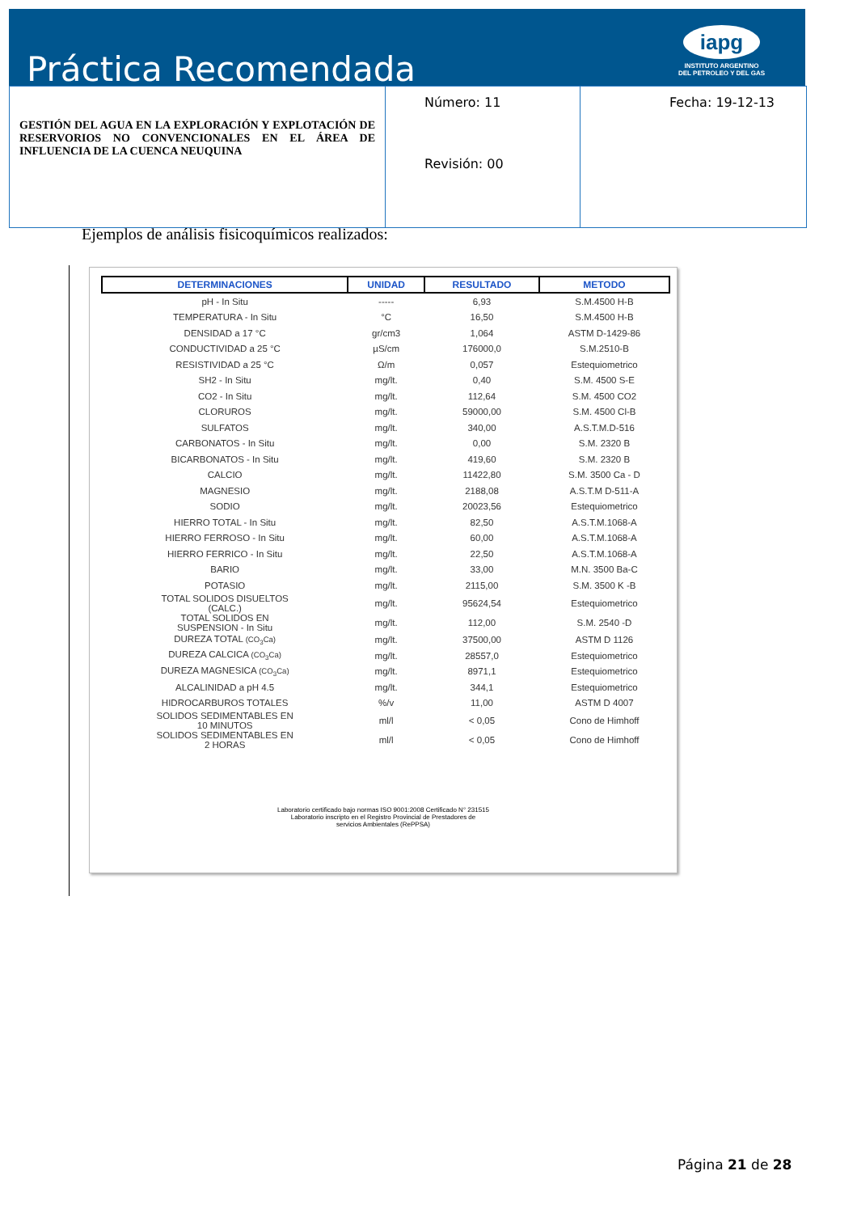Práctica Recomendada
iapg
INSTITUTO ARGENTINO
DEL PETROLEO Y DEL GAS
| GESTIÓN DEL AGUA EN LA EXPLORACIÓN Y EXPLOTACIÓN DE RESERVORIOS NO CONVENCIONALES EN EL ÁREA DE INFLUENCIA DE LA CUENCA NEUQUINA | Número: 11 Revisión: 00 | Fecha: 19-12-13 |
Ejemplos de análisis fisicoquímicos realizados:
| DETERMINACIONES | UNIDAD | RESULTADO | METODO |
| --- | --- | --- | --- |
| pH - In Situ | ----- | 6,93 | S.M.4500 H-B |
| TEMPERATURA - In Situ | °C | 16,50 | S.M.4500 H-B |
| DENSIDAD a 17 °C | gr/cm3 | 1,064 | ASTM D-1429-86 |
| CONDUCTIVIDAD a 25 °C | µS/cm | 176000,0 | S.M.2510-B |
| RESISTIVIDAD a 25 °C | Ω/m | 0,057 | Estequiometrico |
| SH2 - In Situ | mg/lt. | 0,40 | S.M. 4500 S-E |
| CO2 - In Situ | mg/lt. | 112,64 | S.M. 4500 CO2 |
| CLORUROS | mg/lt. | 59000,00 | S.M. 4500 Cl-B |
| SULFATOS | mg/lt. | 340,00 | A.S.T.M.D-516 |
| CARBONATOS - In Situ | mg/lt. | 0,00 | S.M. 2320 B |
| BICARBONATOS - In Situ | mg/lt. | 419,60 | S.M. 2320 B |
| CALCIO | mg/lt. | 11422,80 | S.M. 3500 Ca - D |
| MAGNESIO | mg/lt. | 2188,08 | A.S.T.M D-511-A |
| SODIO | mg/lt. | 20023,56 | Estequiometrico |
| HIERRO TOTAL - In Situ | mg/lt. | 82,50 | A.S.T.M.1068-A |
| HIERRO FERROSO - In Situ | mg/lt. | 60,00 | A.S.T.M.1068-A |
| HIERRO FERRICO - In Situ | mg/lt. | 22,50 | A.S.T.M.1068-A |
| BARIO | mg/lt. | 33,00 | M.N. 3500 Ba-C |
| POTASIO | mg/lt. | 2115,00 | S.M. 3500 K -B |
| TOTAL SOLIDOS DISUELTOS (CALC.) | mg/lt. | 95624,54 | Estequiometrico |
| TOTAL SOLIDOS EN SUSPENSION - In Situ | mg/lt. | 112,00 | S.M. 2540 -D |
| DUREZA TOTAL (CO<sub>3</sub>Ca) | mg/lt. | 37500,00 | ASTM D 1126 |
| DUREZA CALCICA (CO<sub>3</sub>Ca) | mg/lt. | 28557,0 | Estequiometrico |
| DUREZA MAGNESICA (CO<sub>3</sub>Ca) | mg/lt. | 8971,1 | Estequiometrico |
| ALCALINIDAD a pH 4.5 | mg/lt. | 344,1 | Estequiometrico |
| HIDROCARBUROS TOTALES | %/v | 11,00 | ASTM D 4007 |
| SOLIDOS SEDIMENTABLES EN 10 MINUTOS | ml/l | < 0,05 | Cono de Himhoff |
| SOLIDOS SEDIMENTABLES EN 2 HORAS | ml/l | < 0,05 | Cono de Himhoff |
Laboratorio certificado bajo normas ISO 9001:2008 Certificado N° 231515
Laboratorio inscripto en el Registro Provincial de Prestadores de
servicios Ambientales (RePPSA)
Página 21 de 28